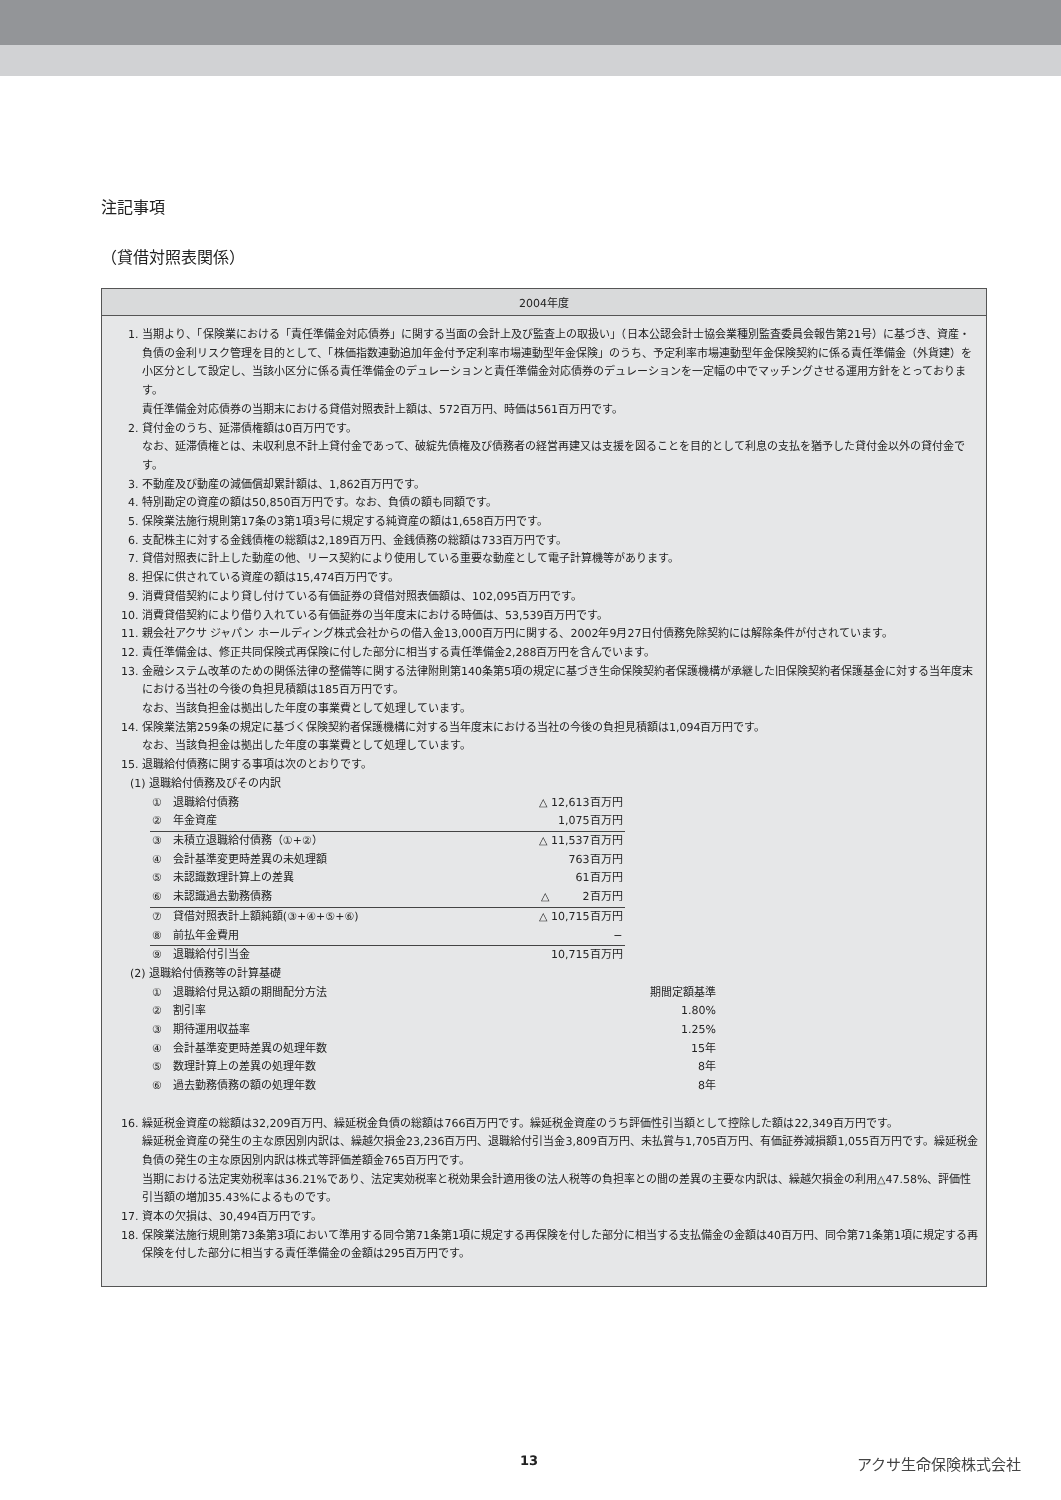注記事項
（貸借対照表関係）
2004年度
1. 当期より、「保険業における「責任準備金対応債券」に関する当面の会計上及び監査上の取扱い」（日本公認会計士協会業種別監査委員会報告第21号）に基づき、資産・負債の金利リスク管理を目的として、「株価指数連動追加年金付予定利率市場連動型年金保険」のうち、予定利率市場連動型年金保険契約に係る責任準備金（外貨建）を小区分として設定し、当該小区分に係る責任準備金のデュレーションと責任準備金対応債券のデュレーションを一定幅の中でマッチングさせる運用方針をとっております。
責任準備金対応債券の当期末における貸借対照表計上額は、572百万円、時価は561百万円です。
2. 貸付金のうち、延滞債権額は0百万円です。
なお、延滞債権とは、未収利息不計上貸付金であって、破綻先債権及び債務者の経営再建又は支援を図ることを目的として利息の支払を猶予した貸付金以外の貸付金です。
3. 不動産及び動産の減価償却累計額は、1,862百万円です。
4. 特別勘定の資産の額は50,850百万円です。なお、負債の額も同額です。
5. 保険業法施行規則第17条の3第1項3号に規定する純資産の額は1,658百万円です。
6. 支配株主に対する金銭債権の総額は2,189百万円、金銭債務の総額は733百万円です。
7. 貸借対照表に計上した動産の他、リース契約により使用している重要な動産として電子計算機等があります。
8. 担保に供されている資産の額は15,474百万円です。
9. 消費貸借契約により貸し付けている有価証券の貸借対照表価額は、102,095百万円です。
10. 消費貸借契約により借り入れている有価証券の当年度末における時価は、53,539百万円です。
11. 親会社アクサ ジャパン ホールディング株式会社からの借入金13,000百万円に関する、2002年9月27日付債務免除契約には解除条件が付されています。
12. 責任準備金は、修正共同保険式再保険に付した部分に相当する責任準備金2,288百万円を含んでいます。
13. 金融システム改革のための関係法律の整備等に関する法律附則第140条第5項の規定に基づき生命保険契約者保護機構が承継した旧保険契約者保護基金に対する当年度末における当社の今後の負担見積額は185百万円です。
なお、当該負担金は拠出した年度の事業費として処理しています。
14. 保険業法第259条の規定に基づく保険契約者保護機構に対する当年度末における当社の今後の負担見積額は1,094百万円です。
なお、当該負担金は拠出した年度の事業費として処理しています。
15. 退職給付債務に関する事項は次のとおりです。
(1) 退職給付債務及びその内訳
| ① 退職給付債務 | △ 12,613百万円 |
| ② 年金資産 | 1,075百万円 |
| ③ 未積立退職給付債務（①+②） | △ 11,537百万円 |
| ④ 会計基準変更時差異の未処理額 | 763百万円 |
| ⑤ 未認識数理計算上の差異 | 61百万円 |
| ⑥ 未認識過去勤務債務 | △ 2百万円 |
| ⑦ 貸借対照表計上額純額(③+④+⑤+⑥) | △ 10,715百万円 |
| ⑧ 前払年金費用 | − |
| ⑨ 退職給付引当金 | 10,715百万円 |
(2) 退職給付債務等の計算基礎
| ① 退職給付見込額の期間配分方法 | 期間定額基準 |
| ② 割引率 | 1.80% |
| ③ 期待運用収益率 | 1.25% |
| ④ 会計基準変更時差異の処理年数 | 15年 |
| ⑤ 数理計算上の差異の処理年数 | 8年 |
| ⑥ 過去勤務債務の額の処理年数 | 8年 |
16. 繰延税金資産の総額は32,209百万円、繰延税金負債の総額は766百万円です。繰延税金資産のうち評価性引当額として控除した額は22,349百万円です。
繰延税金資産の発生の主な原因別内訳は、繰越欠損金23,236百万円、退職給付引当金3,809百万円、未払賞与1,705百万円、有価証券減損額1,055百万円です。繰延税金負債の発生の主な原因別内訳は株式等評価差額金765百万円です。
当期における法定実効税率は36.21%であり、法定実効税率と税効果会計適用後の法人税等の負担率との間の差異の主要な内訳は、繰越欠損金の利用△47.58%、評価性引当額の増加35.43%によるものです。
17. 資本の欠損は、30,494百万円です。
18. 保険業法施行規則第73条第3項において準用する同令第71条第1項に規定する再保険を付した部分に相当する支払備金の金額は40百万円、同令第71条第1項に規定する再保険を付した部分に相当する責任準備金の金額は295百万円です。
13 アクサ生命保険株式会社